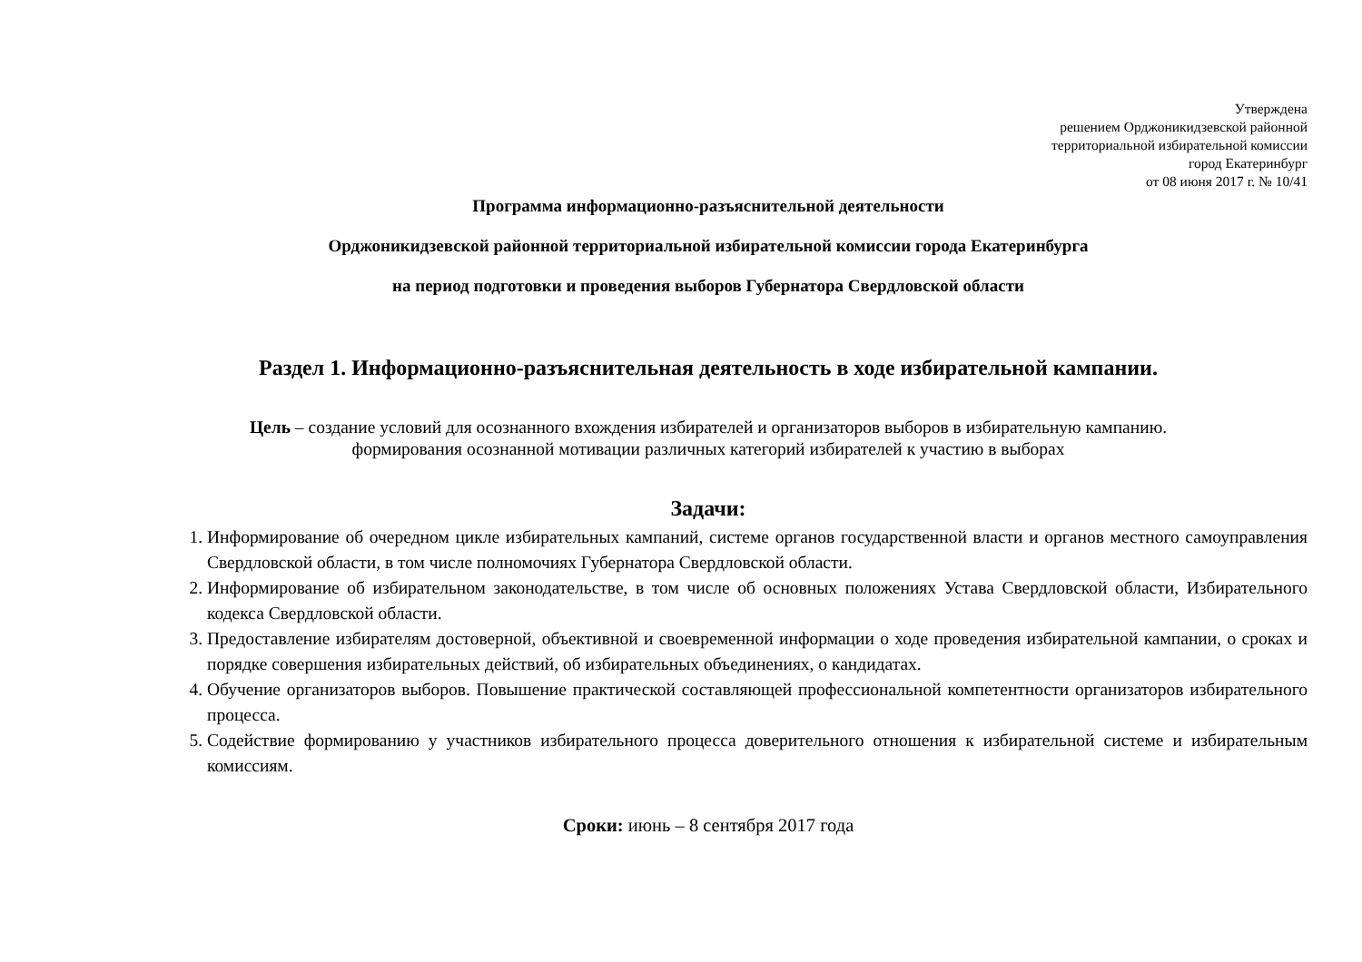Утверждена
решением Орджоникидзевской районной
территориальной избирательной комиссии
город Екатеринбург
от 08 июня 2017 г. № 10/41
Программа информационно-разъяснительной деятельности
Орджоникидзевской районной территориальной избирательной комиссии города Екатеринбурга
на период подготовки и проведения выборов Губернатора Свердловской области
Раздел 1. Информационно-разъяснительная деятельность в ходе избирательной кампании.
Цель – создание условий для осознанного вхождения избирателей и организаторов выборов в избирательную кампанию.
формирования осознанной мотивации различных категорий избирателей к участию в выборах
Задачи:
1. Информирование об очередном цикле избирательных кампаний, системе органов государственной власти и органов местного самоуправления Свердловской области, в том числе полномочиях Губернатора Свердловской области.
2. Информирование об избирательном законодательстве, в том числе об основных положениях Устава Свердловской области, Избирательного кодекса Свердловской области.
3. Предоставление избирателям достоверной, объективной и своевременной информации о ходе проведения избирательной кампании, о сроках и порядке совершения избирательных действий, об избирательных объединениях, о кандидатах.
4. Обучение организаторов выборов. Повышение практической составляющей профессиональной компетентности организаторов избирательного процесса.
5. Содействие формированию у участников избирательного процесса доверительного отношения к избирательной системе и избирательным комиссиям.
Сроки: июнь – 8 сентября 2017 года